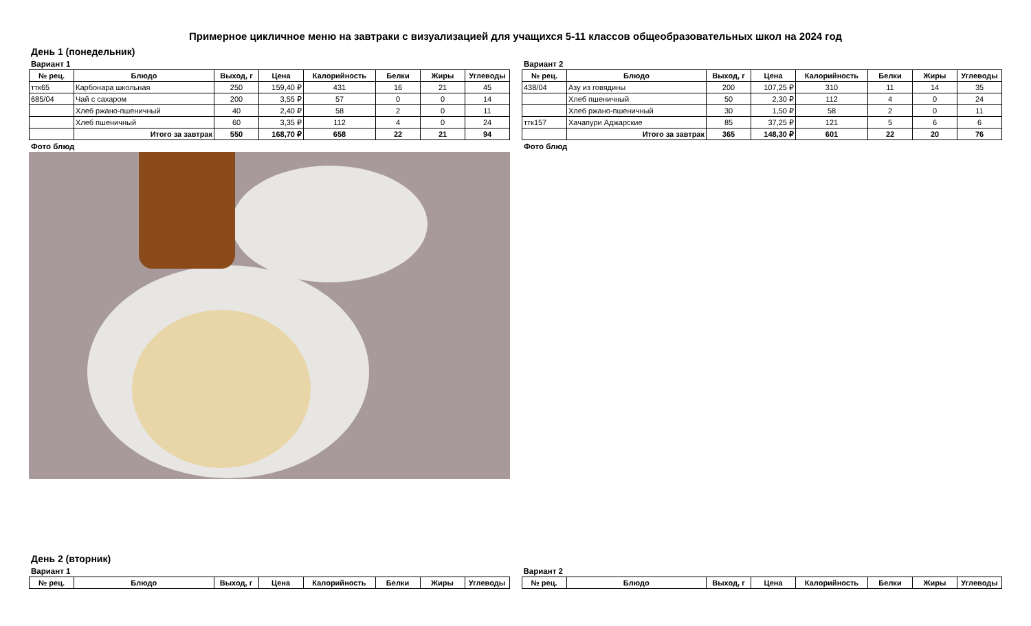Примерное цикличное меню на завтраки с визуализацией для учащихся 5-11 классов общеобразовательных школ на 2024 год
День 1 (понедельник)
Вариант 1
| № рец. | Блюдо | Выход, г | Цена | Калорийность | Белки | Жиры | Углеводы |
| --- | --- | --- | --- | --- | --- | --- | --- |
| ттк65 | Карбонара школьная | 250 | 159,40 ₽ | 431 | 16 | 21 | 45 |
| 685/04 | Чай с сахаром | 200 | 3,55 ₽ | 57 | 0 | 0 | 14 |
| | Хлеб ржано-пшеничный | 40 | 2,40 ₽ | 58 | 2 | 0 | 11 |
| | Хлеб пшеничный | 60 | 3,35 ₽ | 112 | 4 | 0 | 24 |
| | Итого за завтрак | 550 | 168,70 ₽ | 658 | 22 | 21 | 94 |
Фото блюд
Вариант 2
| № рец. | Блюдо | Выход, г | Цена | Калорийность | Белки | Жиры | Углеводы |
| --- | --- | --- | --- | --- | --- | --- | --- |
| 438/04 | Азу из говядины | 200 | 107,25 ₽ | 310 | 11 | 14 | 35 |
| | Хлеб пшеничный | 50 | 2,30 ₽ | 112 | 4 | 0 | 24 |
| | Хлеб ржано-пшеничный | 30 | 1,50 ₽ | 58 | 2 | 0 | 11 |
| ттк157 | Хачапури Аджарские | 85 | 37,25 ₽ | 121 | 5 | 6 | 6 |
| | Итого за завтрак | 365 | 148,30 ₽ | 601 | 22 | 20 | 76 |
Фото блюд
День 2 (вторник)
Вариант 1
| № рец. | Блюдо | Выход, г | Цена | Калорийность | Белки | Жиры | Углеводы |
| --- | --- | --- | --- | --- | --- | --- | --- |
Вариант 2
| № рец. | Блюдо | Выход, г | Цена | Калорийность | Белки | Жиры | Углеводы |
| --- | --- | --- | --- | --- | --- | --- | --- |